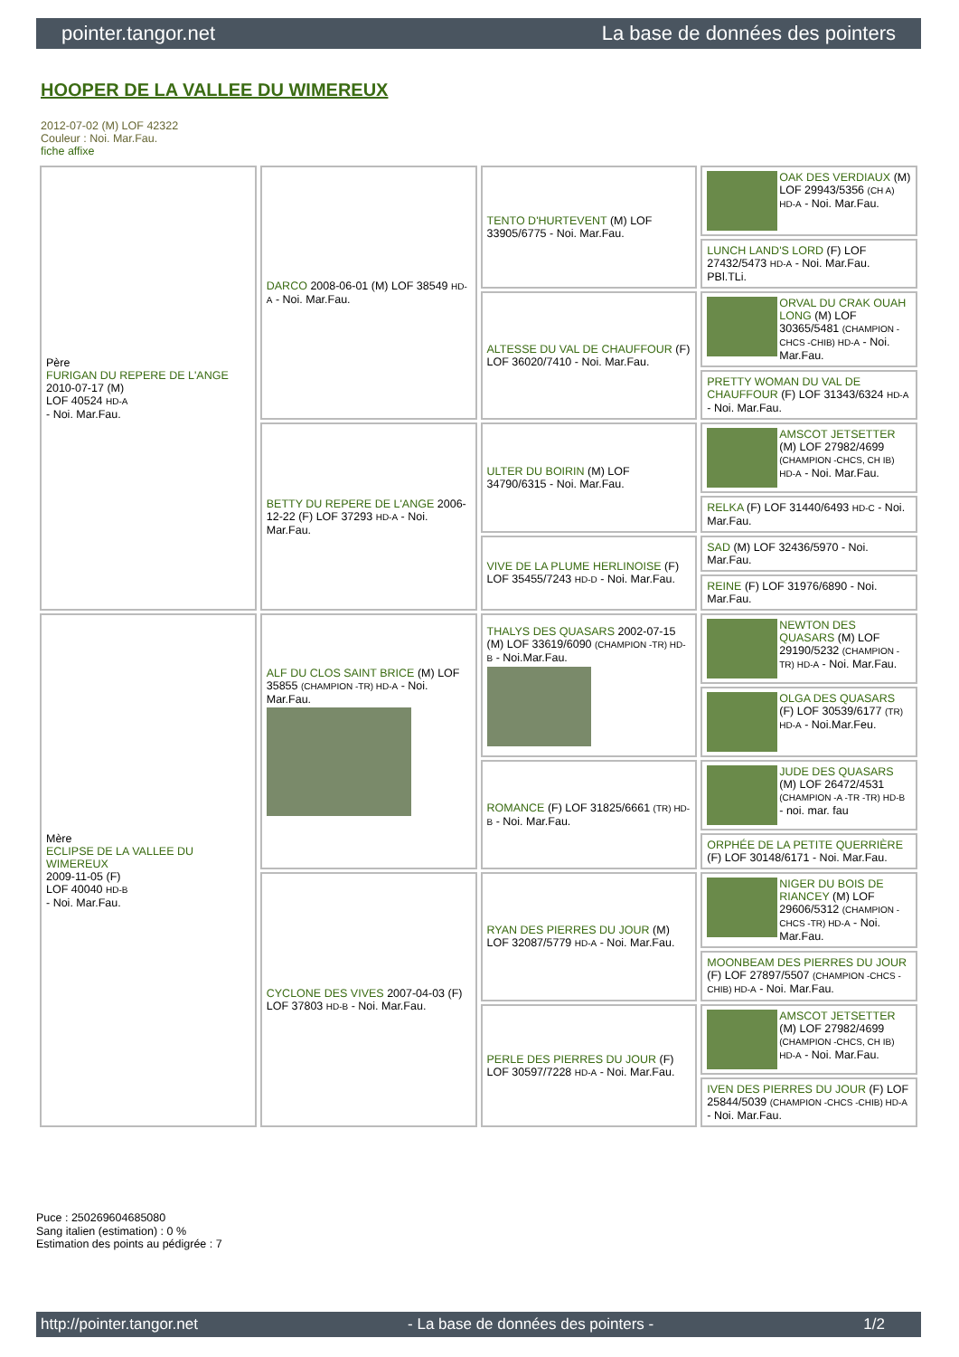pointer.tangor.net La base de données des pointers
HOOPER DE LA VALLEE DU WIMEREUX
2012-07-02 (M) LOF 42322
Couleur : Noi. Mar.Fau.
fiche affixe
| Père FURIGAN DU REPERE DE L'ANGE 2010-07-17 (M) LOF 40524 HD-A - Noi. Mar.Fau. | DARCO 2008-06-01 (M) LOF 38549 HD-A - Noi. Mar.Fau. | TENTO D'HURTEVENT (M) LOF 33905/6775 - Noi. Mar.Fau. | OAK DES VERDIAUX (M) LOF 29943/5356 (CH A) HD-A - Noi. Mar.Fau. |
| | | | LUNCH LAND'S LORD (F) LOF 27432/5473 HD-A - Noi. Mar.Fau. PBl.TLi. |
| | | ALTESSE DU VAL DE CHAUFFOUR (F) LOF 36020/7410 - Noi. Mar.Fau. | ORVAL DU CRAK OUAH LONG (M) LOF 30365/5481 (CHAMPION -CHCS -CHIB) HD-A - Noi. Mar.Fau. |
| | | | PRETTY WOMAN DU VAL DE CHAUFFOUR (F) LOF 31343/6324 HD-A - Noi. Mar.Fau. |
| | BETTY DU REPERE DE L'ANGE 2006-12-22 (F) LOF 37293 HD-A - Noi. Mar.Fau. | ULTER DU BOIRIN (M) LOF 34790/6315 - Noi. Mar.Fau. | AMSCOT JETSETTER (M) LOF 27982/4699 (CHAMPION -CHCS, CH IB) HD-A - Noi. Mar.Fau. |
| | | | RELKA (F) LOF 31440/6493 HD-C - Noi. Mar.Fau. |
| | | VIVE DE LA PLUME HERLINOISE (F) LOF 35455/7243 HD-D - Noi. Mar.Fau. | SAD (M) LOF 32436/5970 - Noi. Mar.Fau. |
| | | | REINE (F) LOF 31976/6890 - Noi. Mar.Fau. |
| Mère ECLIPSE DE LA VALLEE DU WIMEREUX 2009-11-05 (F) LOF 40040 HD-B - Noi. Mar.Fau. | ALF DU CLOS SAINT BRICE (M) LOF 35855 (CHAMPION -TR) HD-A - Noi. Mar.Fau. | THALYS DES QUASARS 2002-07-15 (M) LOF 33619/6090 (CHAMPION -TR) HD-B - Noi.Mar.Fau. | NEWTON DES QUASARS (M) LOF 29190/5232 (CHAMPION -TR) HD-A - Noi. Mar.Fau. |
| | | | OLGA DES QUASARS (F) LOF 30539/6177 (TR) HD-A - Noi.Mar.Feu. |
| | | ROMANCE (F) LOF 31825/6661 (TR) HD-B - Noi. Mar.Fau. | JUDE DES QUASARS (M) LOF 26472/4531 (CHAMPION -A -TR -TR) HD-B - noi. mar. fau |
| | | | ORPHÉE DE LA PETITE QUERRIÈRE (F) LOF 30148/6171 - Noi. Mar.Fau. |
| | CYCLONE DES VIVES 2007-04-03 (F) LOF 37803 HD-B - Noi. Mar.Fau. | RYAN DES PIERRES DU JOUR (M) LOF 32087/5779 HD-A - Noi. Mar.Fau. | NIGER DU BOIS DE RIANCEY (M) LOF 29606/5312 (CHAMPION -CHCS -TR) HD-A - Noi. Mar.Fau. |
| | | | MOONBEAM DES PIERRES DU JOUR (F) LOF 27897/5507 (CHAMPION -CHCS -CHIB) HD-A - Noi. Mar.Fau. |
| | | PERLE DES PIERRES DU JOUR (F) LOF 30597/7228 HD-A - Noi. Mar.Fau. | AMSCOT JETSETTER (M) LOF 27982/4699 (CHAMPION -CHCS, CH IB) HD-A - Noi. Mar.Fau. |
| | | | IVEN DES PIERRES DU JOUR (F) LOF 25844/5039 (CHAMPION -CHCS -CHIB) HD-A - Noi. Mar.Fau. |
Puce : 250269604685080
Sang italien (estimation) : 0 %
Estimation des points au pédigrée : 7
http://pointer.tangor.net - La base de données des pointers - 1/2